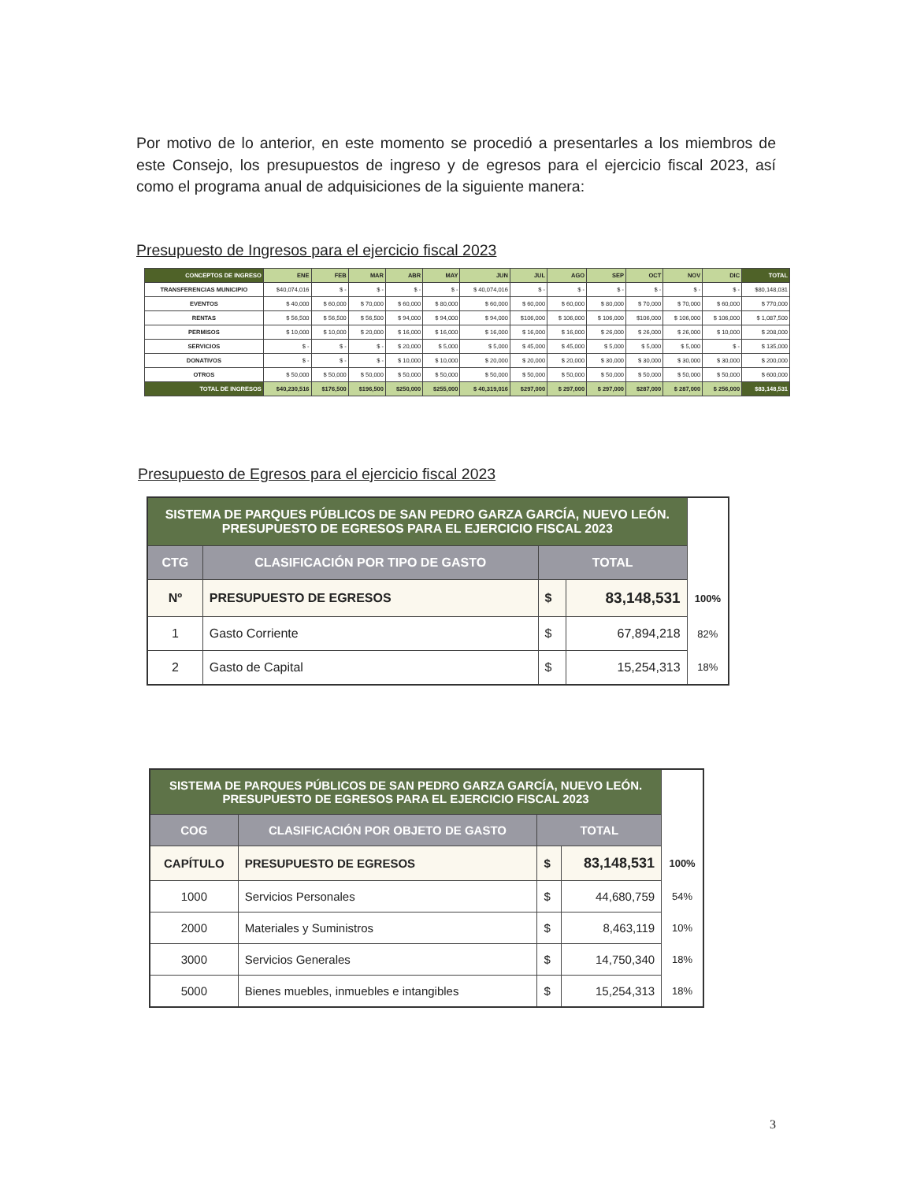Por motivo de lo anterior, en este momento se procedió a presentarles a los miembros de este Consejo, los presupuestos de ingreso y de egresos para el ejercicio fiscal 2023, así como el programa anual de adquisiciones de la siguiente manera:
Presupuesto de Ingresos para el ejercicio fiscal 2023
| CONCEPTOS DE INGRESO | ENE | FEB | MAR | ABR | MAY | JUN | JUL | AGO | SEP | OCT | NOV | DIC | TOTAL |
| --- | --- | --- | --- | --- | --- | --- | --- | --- | --- | --- | --- | --- | --- |
| TRANSFERENCIAS MUNICIPIO | $40,074,016 | $ - | $ - | $ - | $ - | $ 40,074,016 | $ - | $ - | $ - | $ - | $ - | $ - | $80,148,031 |
| EVENTOS | $ 40,000 | $ 60,000 | $ 70,000 | $ 60,000 | $ 80,000 | $ 60,000 | $ 60,000 | $ 60,000 | $ 80,000 | $ 70,000 | $ 70,000 | $ 60,000 | $ 770,000 |
| RENTAS | $ 56,500 | $ 56,500 | $ 56,500 | $ 94,000 | $ 94,000 | $ 94,000 | $106,000 | $ 106,000 | $ 106,000 | $106,000 | $ 106,000 | $ 106,000 | $ 1,087,500 |
| PERMISOS | $ 10,000 | $ 10,000 | $ 20,000 | $ 16,000 | $ 16,000 | $ 16,000 | $ 16,000 | $ 16,000 | $ 26,000 | $ 26,000 | $ 26,000 | $ 10,000 | $ 208,000 |
| SERVICIOS | $ - | $ - | $ - | $ 20,000 | $ 5,000 | $ 5,000 | $ 45,000 | $ 45,000 | $ 5,000 | $ 5,000 | $ 5,000 | $ - | $ 135,000 |
| DONATIVOS | $ - | $ - | $ - | $ 10,000 | $ 10,000 | $ 20,000 | $ 20,000 | $ 20,000 | $ 30,000 | $ 30,000 | $ 30,000 | $ 30,000 | $ 200,000 |
| OTROS | $ 50,000 | $ 50,000 | $ 50,000 | $ 50,000 | $ 50,000 | $ 50,000 | $ 50,000 | $ 50,000 | $ 50,000 | $ 50,000 | $ 50,000 | $ 50,000 | $ 600,000 |
| TOTAL DE INGRESOS | $40,230,516 | $176,500 | $196,500 | $250,000 | $255,000 | $ 40,319,016 | $297,000 | $ 297,000 | $ 297,000 | $287,000 | $ 287,000 | $ 256,000 | $83,148,531 |
Presupuesto de Egresos para el ejercicio fiscal 2023
| SISTEMA DE PARQUES PÚBLICOS DE SAN PEDRO GARZA GARCÍA, NUEVO LEÓN. PRESUPUESTO DE EGRESOS PARA EL EJERCICIO FISCAL 2023 | | | | |
| CTG | CLASIFICACIÓN POR TIPO DE GASTO | TOTAL | | |
| Nº | PRESUPUESTO DE EGRESOS | $ | 83,148,531 | 100% |
| 1 | Gasto Corriente | $ | 67,894,218 | 82% |
| 2 | Gasto de Capital | $ | 15,254,313 | 18% |
| SISTEMA DE PARQUES PÚBLICOS DE SAN PEDRO GARZA GARCÍA, NUEVO LEÓN. PRESUPUESTO DE EGRESOS PARA EL EJERCICIO FISCAL 2023 | | | | |
| COG | CLASIFICACIÓN POR OBJETO DE GASTO | TOTAL | | |
| CAPÍTULO | PRESUPUESTO DE EGRESOS | $ | 83,148,531 | 100% |
| 1000 | Servicios Personales | $ | 44,680,759 | 54% |
| 2000 | Materiales y Suministros | $ | 8,463,119 | 10% |
| 3000 | Servicios Generales | $ | 14,750,340 | 18% |
| 5000 | Bienes muebles, inmuebles e intangibles | $ | 15,254,313 | 18% |
3